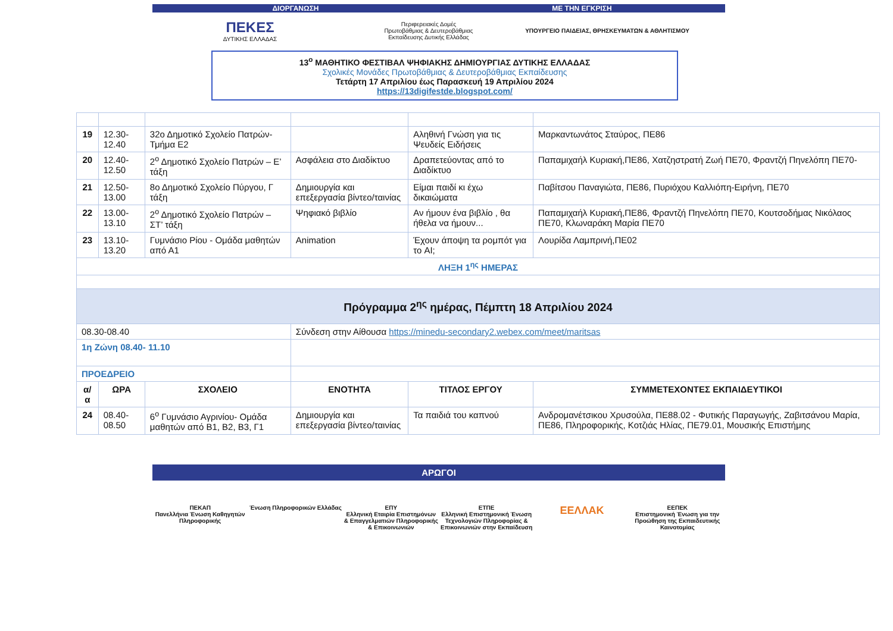ΔΙΟΡΓΑΝΩΣΗ ΜΕ ΤΗΝ ΕΓΚΡΙΣΗ
ΠΕΚΕΣ
ΔΥΤΙΚΗΣ ΕΛΛΑΔΑΣ
Περιφερειακές Δομές
Πρωτοβάθμιας & Δευτεροβάθμιας
Εκπαίδευσης Δυτικής Ελλάδας
ΥΠΟΥΡΓΕΙΟ ΠΑΙΔΕΙΑΣ, ΘΡΗΣΚΕΥΜΑΤΩΝ & ΑΘΛΗΤΙΣΜΟΥ
13<sup>ο</sup> ΜΑΘΗΤΙΚΟ ΦΕΣΤΙΒΑΛ ΨΗΦΙΑΚΗΣ ΔΗΜΙΟΥΡΓΙΑΣ ΔΥΤΙΚΗΣ ΕΛΛΑΔΑΣ
Σχολικές Μονάδες Πρωτοβάθμιας & Δευτεροβάθμιας Εκπαίδευσης
Τετάρτη 17 Απριλίου έως Παρασκευή 19 Απριλίου 2024
https://13digifestde.blogspot.com/
| 19 | 12.30-12.40 | 32ο Δημοτικό Σχολείο Πατρών-Τμήμα Ε2 | | Αληθινή Γνώση για τις Ψευδείς Ειδήσεις | Μαρκαντωνάτος Σταύρος, ΠΕ86 |
| 20 | 12.40-12.50 | 2<sup>ο</sup> Δημοτικό Σχολείο Πατρών – Ε’ τάξη | Ασφάλεια στο Διαδίκτυο | Δραπετεύοντας από το Διαδίκτυο | Παπαμιχαήλ Κυριακή,ΠΕ86, Χατζηστρατή Ζωή ΠΕ70, Φραντζή Πηνελόπη ΠΕ70- |
| 21 | 12.50-13.00 | 8ο Δημοτικό Σχολείο Πύργου, Γ τάξη | Δημιουργία και επεξεργασία βίντεο/ταινίας | Είμαι παιδί κι έχω δικαιώματα | Παβίτσου Παναγιώτα, ΠΕ86, Πυριόχου Καλλιόπη-Ειρήνη, ΠΕ70 |
| 22 | 13.00-13.10 | 2<sup>ο</sup> Δημοτικό Σχολείο Πατρών – ΣΤ’ τάξη | Ψηφιακό βιβλίο | Αν ήμουν ένα βιβλίο , θα ήθελα να ήμουν... | Παπαμιχαήλ Κυριακή,ΠΕ86, Φραντζή Πηνελόπη ΠΕ70, Κουτσοδήμας Νικόλαος ΠΕ70, Κλωναράκη Μαρία ΠΕ70 |
| 23 | 13.10-13.20 | Γυμνάσιο Ρίου - Ομάδα μαθητών από Α1 | Animation | Έχουν άποψη τα ρομπότ για το AI; | Λουρίδα Λαμπρινή,ΠΕ02 |
| ΛΗΞΗ 1<sup>ης</sup> ΗΜΕΡΑΣ | | | | | |
| Πρόγραμμα 2<sup>ης</sup> ημέρας, Πέμπτη 18 Απριλίου 2024 | | | | | |
| 08.30-08.40 | | | Σύνδεση στην Αίθουσα https://minedu-secondary2.webex.com/meet/maritsas | | |
| 1η Ζώνη 08.40- 11.10 | | | | | |
| ΠΡΟΕΔΡΕΙΟ | | | | | |
| α/α | ΩΡΑ | ΣΧΟΛΕΙΟ | ΕΝΟΤΗΤΑ | ΤΙΤΛΟΣ ΕΡΓΟΥ | ΣΥΜΜΕΤΕΧΟΝΤΕΣ ΕΚΠΑΙΔΕΥΤΙΚΟΙ |
| 24 | 08.40-08.50 | 6<sup>ο</sup> Γυμνάσιο Αγρινίου- Ομάδα μαθητών από Β1, Β2, Β3, Γ1 | Δημιουργία και επεξεργασία βίντεο/ταινίας | Τα παιδιά του καπνού | Ανδρομανέτσικου Χρυσούλα, ΠΕ88.02 - Φυτικής Παραγωγής, Ζαβιτσάνου Μαρία, ΠΕ86, Πληροφορικής, Κοτζιάς Ηλίας, ΠΕ79.01, Μουσικής Επιστήμης |
ΑΡΩΓΟΙ
ΠΕΚΑΠ
Πανελλήνια Ένωση Καθηγητών Πληροφορικής
Ένωση Πληροφορικών Ελλάδας ΕΠΥ
Ελληνική Εταιρία Επιστημόνων & Επαγγελματιών Πληροφορικής & Επικοινωνιών
ΕΤΠΕ
Ελληνική Επιστημονική Ένωση Τεχνολογιών Πληροφορίας & Επικοινωνιών στην Εκπαίδευση
ΕΕΛΛΑΚ
ΕΕΠΕΚ
Επιστημονική Ένωση για την Προώθηση της Εκπαιδευτικής Καινοτομίας